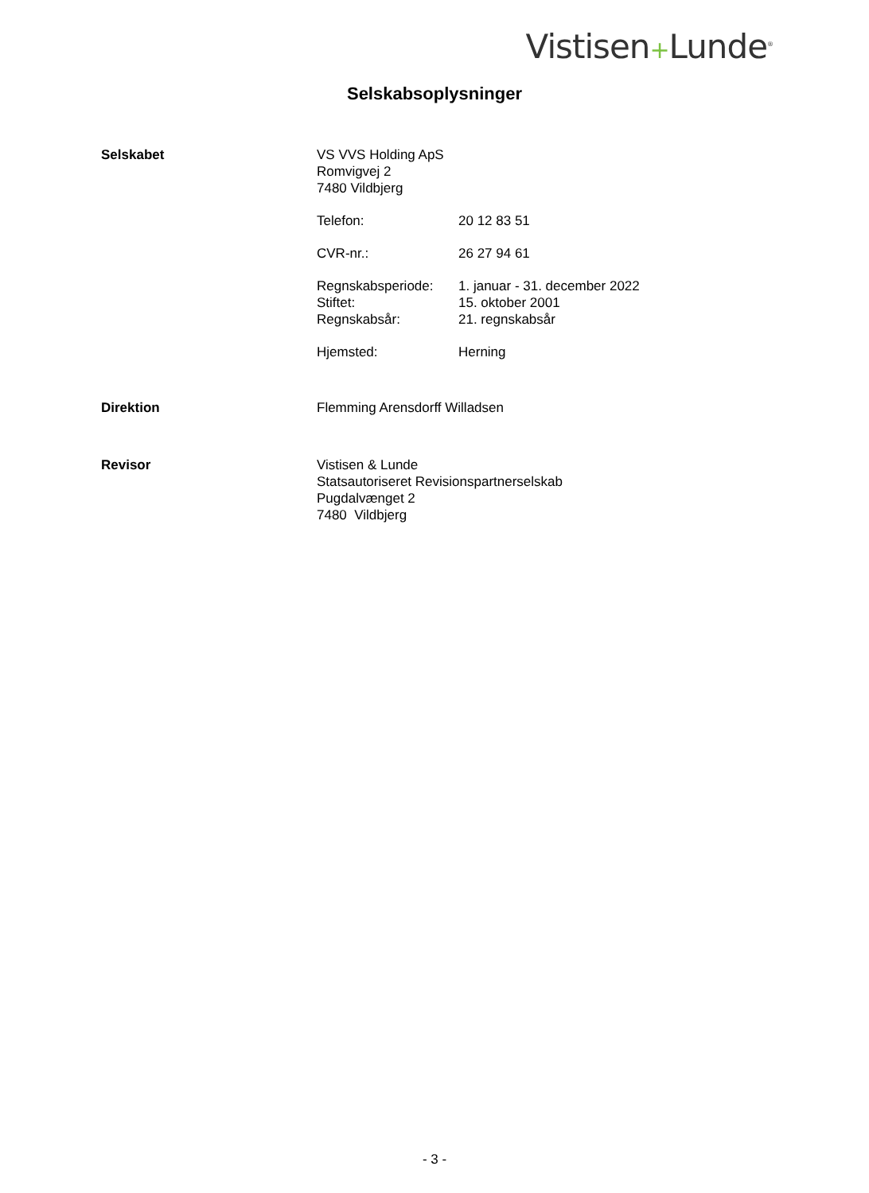Vistisen+Lunde<sup>®</sup>
Selskabsoplysninger
Selskabet VS VVS Holding ApS
Romvigvej 2
7480 Vildbjerg
Telefon: 20 12 83 51
CVR-nr.: 26 27 94 61
Regnskabsperiode: 1. januar - 31. december 2022
Stiftet: 15. oktober 2001
Regnskabsår: 21. regnskabsår
Hjemsted: Herning
Direktion Flemming Arensdorff Willadsen
Revisor Vistisen & Lunde
Statsautoriseret Revisionspartnerselskab
Pugdalvænget 2
7480 Vildbjerg
- 3 -